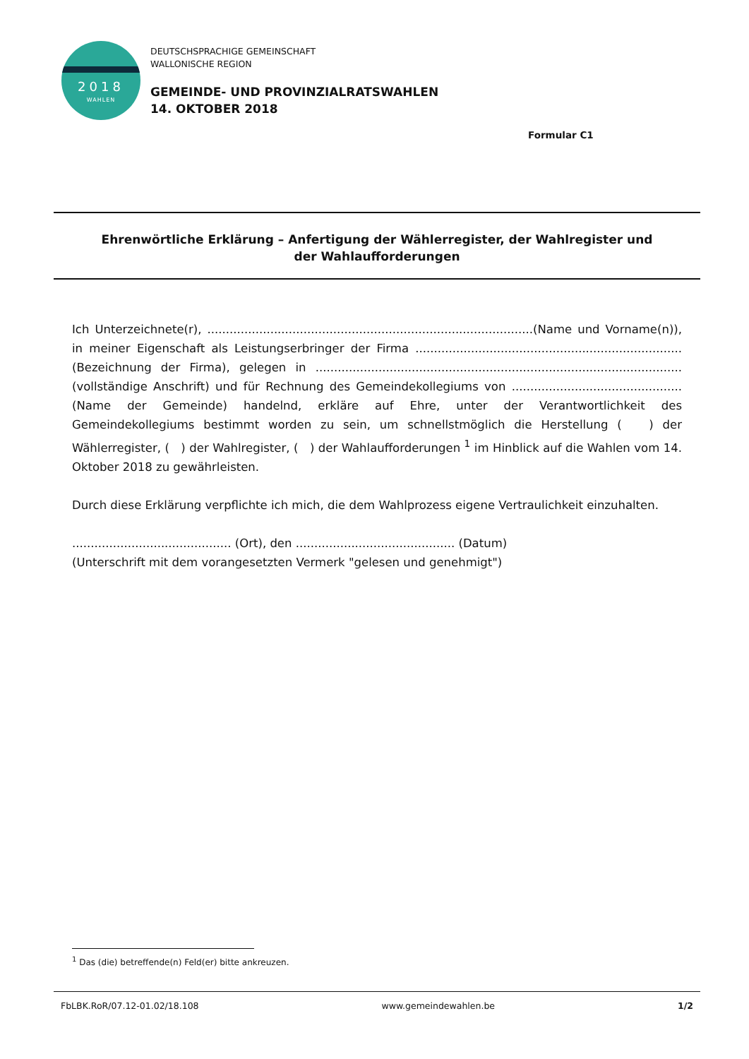2018
WAHLEN
DEUTSCHSPRACHIGE GEMEINSCHAFT
WALLONISCHE REGION
GEMEINDE- UND PROVINZIALRATSWAHLEN
14. OKTOBER 2018
Formular C1
Ehrenwörtliche Erklärung – Anfertigung der Wählerregister, der Wahlregister und
der Wahlaufforderungen
Ich Unterzeichnete(r), ........................................................................................(Name und Vorname(n)), in meiner Eigenschaft als Leistungserbringer der Firma ........................................................................ (Bezeichnung der Firma), gelegen in ................................................................................................... (vollständige Anschrift) und für Rechnung des Gemeindekollegiums von .............................................. (Name der Gemeinde) handelnd, erkläre auf Ehre, unter der Verantwortlichkeit des Gemeindekollegiums bestimmt worden zu sein, um schnellstmöglich die Herstellung ( ) der Wählerregister, ( ) der Wahlregister, ( ) der Wahlaufforderungen <sup>1</sup> im Hinblick auf die Wahlen vom 14. Oktober 2018 zu gewährleisten.
Durch diese Erklärung verpflichte ich mich, die dem Wahlprozess eigene Vertraulichkeit einzuhalten.
........................................... (Ort), den ........................................... (Datum)
(Unterschrift mit dem vorangesetzten Vermerk "gelesen und genehmigt")
<sup>1</sup> Das (die) betreffende(n) Feld(er) bitte ankreuzen.
FbLBK.RoR/07.12-01.02/18.108 www.gemeindewahlen.be 1/2